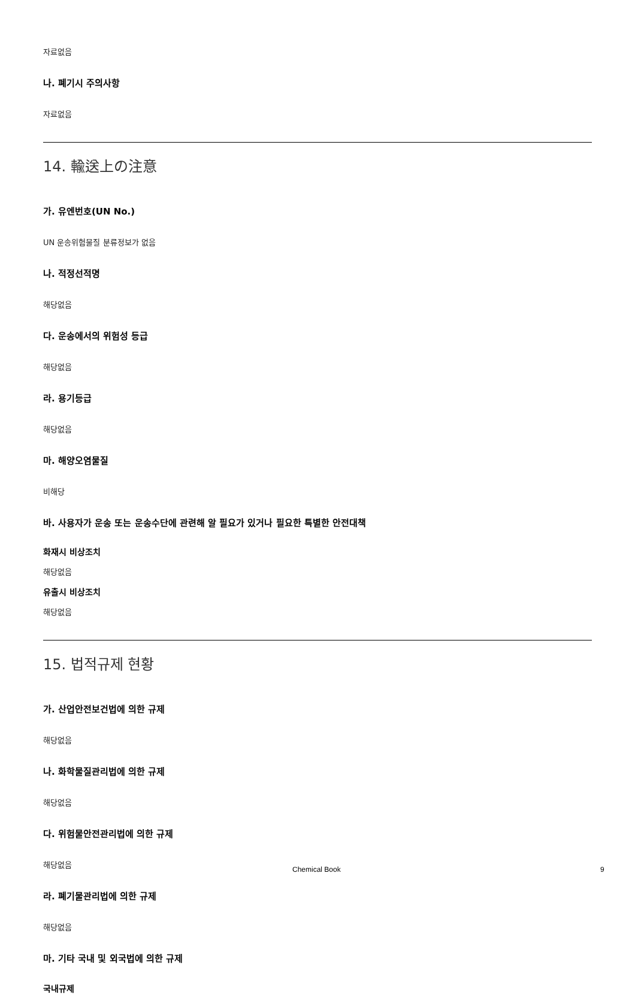자료없음
나. 폐기시 주의사항
자료없음
14. 輸送上の注意
가. 유엔번호(UN No.)
UN 운송위험물질 분류정보가 없음
나. 적정선적명
해당없음
다. 운송에서의 위험성 등급
해당없음
라. 용기등급
해당없음
마. 해양오염물질
비해당
바. 사용자가 운송 또는 운송수단에 관련해 알 필요가 있거나 필요한 특별한 안전대책
화재시 비상조치
해당없음
유출시 비상조치
해당없음
15. 법적규제 현황
가. 산업안전보건법에 의한 규제
해당없음
나. 화학물질관리법에 의한 규제
해당없음
다. 위험물안전관리법에 의한 규제
해당없음
라. 폐기물관리법에 의한 규제
해당없음
마. 기타 국내 및 외국법에 의한 규제
국내규제
Chemical Book 9